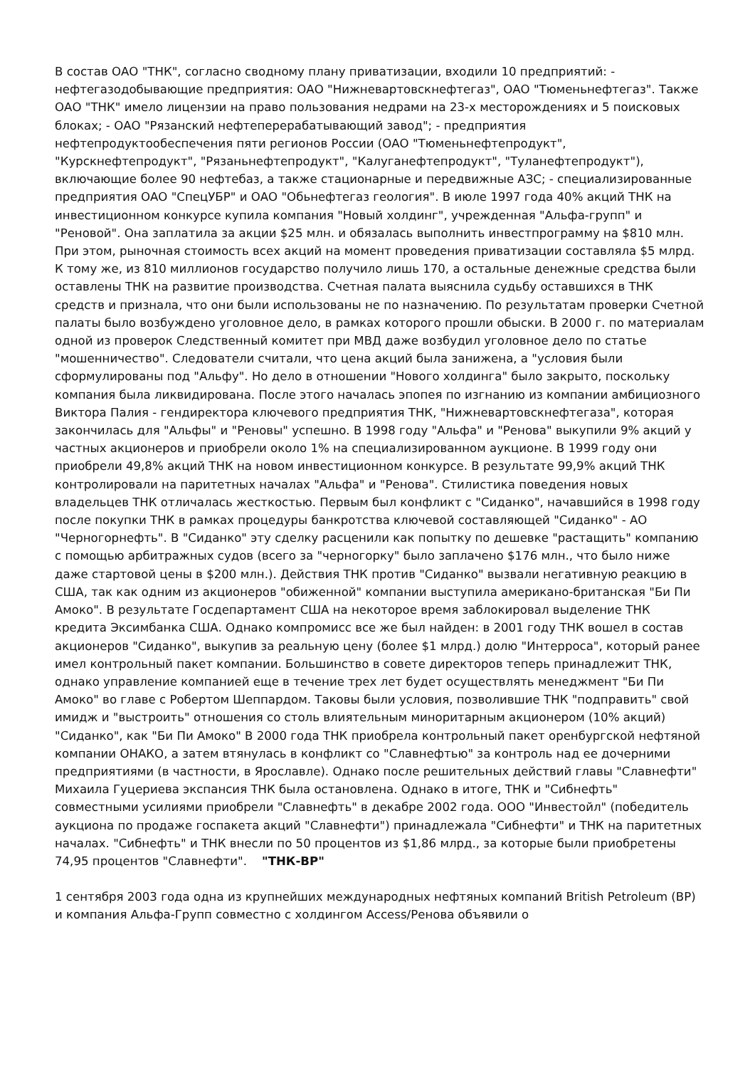В состав ОАО "ТНК", согласно сводному плану приватизации, входили 10 предприятий: - нефтегазодобывающие предприятия: ОАО "Нижневартовскнефтегаз", ОАО "Тюменьнефтегаз". Также ОАО "ТНК" имело лицензии на право пользования недрами на 23-х месторождениях и 5 поисковых блоках; - ОАО "Рязанский нефтеперерабатывающий завод"; - предприятия нефтепродуктообеспечения пяти регионов России (ОАО "Тюменьнефтепродукт", "Курскнефтепродукт", "Рязаньнефтепродукт", "Калуганефтепродукт", "Туланефтепродукт"), включающие более 90 нефтебаз, а также стационарные и передвижные АЗС; - специализированные предприятия ОАО "СпецУБР" и ОАО "Обьнефтегаз геология". В июле 1997 года 40% акций ТНК на инвестиционном конкурсе купила компания "Новый холдинг", учрежденная "Альфа-групп" и "Реновой". Она заплатила за акции $25 млн. и обязалась выполнить инвестпрограмму на $810 млн. При этом, рыночная стоимость всех акций на момент проведения приватизации составляла $5 млрд. К тому же, из 810 миллионов государство получило лишь 170, а остальные денежные средства были оставлены ТНК на развитие производства. Счетная палата выяснила судьбу оставшихся в ТНК средств и признала, что они были использованы не по назначению. По результатам проверки Счетной палаты было возбуждено уголовное дело, в рамках которого прошли обыски. В 2000 г. по материалам одной из проверок Следственный комитет при МВД даже возбудил уголовное дело по статье "мошенничество". Следователи считали, что цена акций была занижена, а "условия были сформулированы под "Альфу". Но дело в отношении "Нового холдинга" было закрыто, поскольку компания была ликвидирована. После этого началась эпопея по изгнанию из компании амбициозного Виктора Палия - гендиректора ключевого предприятия ТНК, "Нижневартовскнефтегаза", которая закончилась для "Альфы" и "Реновы" успешно. В 1998 году "Альфа" и "Ренова" выкупили 9% акций у частных акционеров и приобрели около 1% на специализированном аукционе. В 1999 году они приобрели 49,8% акций ТНК на новом инвестиционном конкурсе. В результате 99,9% акций ТНК контролировали на паритетных началах "Альфа" и "Ренова". Стилистика поведения новых владельцев ТНК отличалась жесткостью. Первым был конфликт с "Сиданко", начавшийся в 1998 году после покупки ТНК в рамках процедуры банкротства ключевой составляющей "Сиданко" - АО "Черногорнефть". В "Сиданко" эту сделку расценили как попытку по дешевке "растащить" компанию с помощью арбитражных судов (всего за "черногорку" было заплачено $176 млн., что было ниже даже стартовой цены в $200 млн.). Действия ТНК против "Сиданко" вызвали негативную реакцию в США, так как одним из акционеров "обиженной" компании выступила американо-британская "Би Пи Амоко". В результате Госдепартамент США на некоторое время заблокировал выделение ТНК кредита Эксимбанка США. Однако компромисс все же был найден: в 2001 году ТНК вошел в состав акционеров "Сиданко", выкупив за реальную цену (более $1 млрд.) долю "Интерроса", который ранее имел контрольный пакет компании. Большинство в совете директоров теперь принадлежит ТНК, однако управление компанией еще в течение трех лет будет осуществлять менеджмент "Би Пи Амоко" во главе с Робертом Шеппардом. Таковы были условия, позволившие ТНК "подправить" свой имидж и "выстроить" отношения со столь влиятельным миноритарным акционером (10% акций) "Сиданко", как "Би Пи Амоко" В 2000 года ТНК приобрела контрольный пакет оренбургской нефтяной компании ОНАКО, а затем втянулась в конфликт со "Славнефтью" за контроль над ее дочерними предприятиями (в частности, в Ярославле). Однако после решительных действий главы "Славнефти" Михаила Гуцериева экспансия ТНК была остановлена. Однако в итоге, ТНК и "Сибнефть" совместными усилиями приобрели "Славнефть" в декабре 2002 года. ООО "Инвестойл" (победитель аукциона по продаже госпакета акций "Славнефти") принадлежала "Сибнефти" и ТНК на паритетных началах. "Сибнефть" и ТНК внесли по 50 процентов из $1,86 млрд., за которые были приобретены 74,95 процентов "Славнефти". "ТНК-BP"
1 сентября 2003 года одна из крупнейших международных нефтяных компаний British Petroleum (BP) и компания Альфа-Групп совместно с холдингом Access/Ренова объявили о